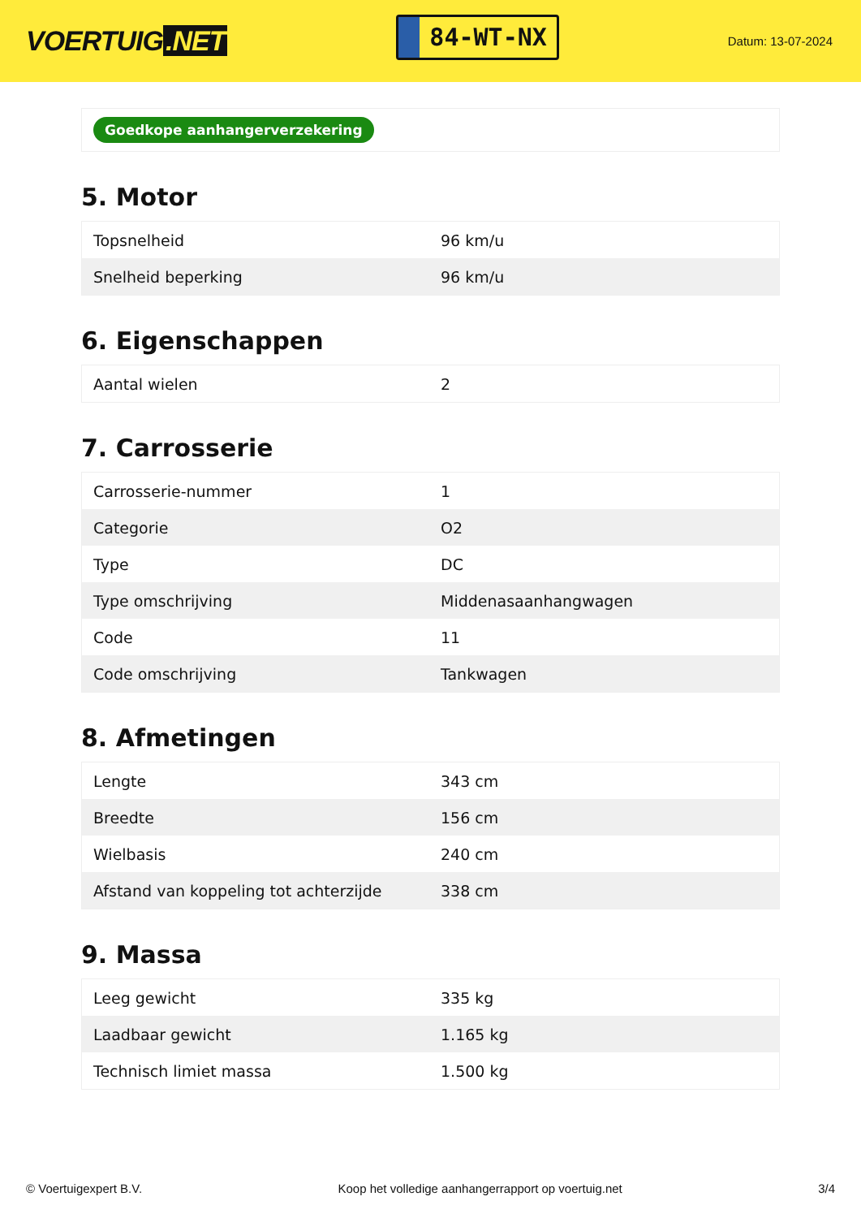VOERTUIG.NET
84-WT-NX
Datum: 13-07-2024
Goedkope aanhangerverzekering
5. Motor
| Topsnelheid | 96 km/u |
| Snelheid beperking | 96 km/u |
6. Eigenschappen
| Aantal wielen | 2 |
7. Carrosserie
| Carrosserie-nummer | 1 |
| Categorie | O2 |
| Type | DC |
| Type omschrijving | Middenasaanhangwagen |
| Code | 11 |
| Code omschrijving | Tankwagen |
8. Afmetingen
| Lengte | 343 cm |
| Breedte | 156 cm |
| Wielbasis | 240 cm |
| Afstand van koppeling tot achterzijde | 338 cm |
9. Massa
| Leeg gewicht | 335 kg |
| Laadbaar gewicht | 1.165 kg |
| Technisch limiet massa | 1.500 kg |
© Voertuigexpert B.V. Koop het volledige aanhangerrapport op voertuig.net 3/4